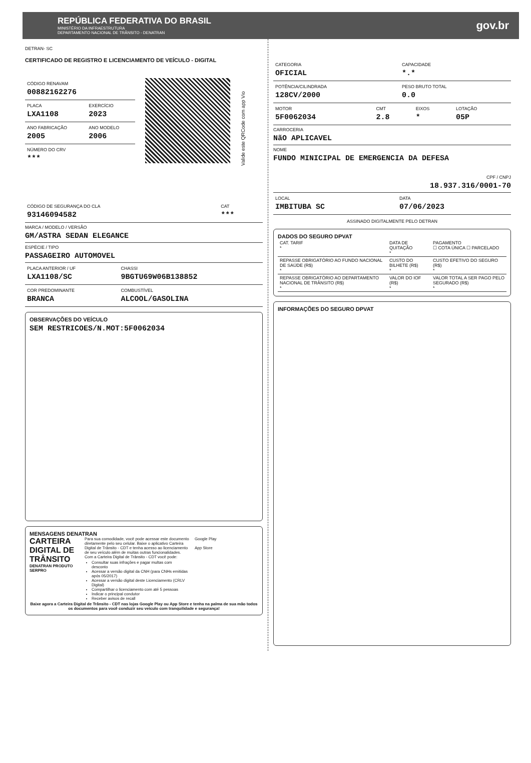REPÚBLICA FEDERATIVA DO BRASIL
MINISTÉRIO DA INFRAESTRUTURA
DEPARTAMENTO NACIONAL DE TRÂNSITO - DENATRAN
gov.br
DETRAN- SC
CERTIFICADO DE REGISTRO E LICENCIAMENTO DE VEÍCULO - DIGITAL
| CÓDIGO RENAVAM 00882162276 | |
| PLACA LXA1108 | EXERCÍCIO 2023 |
| ANO FABRICAÇÃO 2005 | ANO MODELO 2006 |
| NÚMERO DO CRV *** | |
Valide este QRCode com app Vio
| CÓDIGO DE SEGURANÇA DO CLA 93146094582 | CAT *** |
MARCA / MODELO / VERSÃO
GM/ASTRA SEDAN ELEGANCE
ESPÉCIE / TIPO
PASSAGEIRO AUTOMOVEL
| PLACA ANTERIOR / UF LXA1108/SC | CHASSI 9BGTU69W06B138852 |
| COR PREDOMINANTE BRANCA | COMBUSTÍVEL ALCOOL/GASOLINA |
OBSERVAÇÕES DO VEÍCULO
SEM RESTRICOES/N.MOT:5F0062034
MENSAGENS DENATRAN
CARTEIRA DIGITAL DE TRÂNSITO
DENATRAN PRODUTO SERPRO
Para sua comodidade, você pode acessar este documento diretamente pelo seu celular. Baixe o aplicativo Carteira Digital de Trânsito - CDT e tenha acesso ao licenciamento de seu veículo além de muitas outras funcionalidades.
Com a Carteira Digital de Trânsito - CDT você pode:
Consultar suas infrações e pagar multas com desconto
Acessar a versão digital da CNH (para CNHs emitidas após 05/2017)
Acessar a versão digital deste Licenciamento (CRLV Digital)
Compartilhar o licenciamento com até 5 pessoas
Indicar o principal condutor
Receber avisos de recall
Google Play
App Store
Baixe agora a Carteira Digital de Trânsito - CDT nas lojas Google Play ou App Store e tenha na palma de sua mão todos os documentos para você conduzir seu veículo com tranquilidade e segurança!
| CATEGORIA OFICIAL | CAPACIDADE *.* |
| POTÊNCIA/CILINDRADA 128CV/2000 | PESO BRUTO TOTAL 0.0 |
| MOTOR 5F0062034 | CMT 2.8 | EIXOS * | LOTAÇÃO 05P |
CARROCERIA
NãO APLICAVEL
NOME
FUNDO MINICIPAL DE EMERGENCIA DA DEFESA
CPF / CNPJ
18.937.316/0001-70
| LOCAL IMBITUBA SC | DATA 07/06/2023 |
ASSINADO DIGITALMENTE PELO DETRAN
DADOS DO SEGURO DPVAT
| CAT. TARIF * | DATA DE QUITAÇÃO * | PAGAMENTO ☐ COTA ÚNICA ☐ PARCELADO |
| REPASSE OBRIGATÓRIO AO FUNDO NACIONAL DE SAÚDE (R$) * | CUSTO DO BILHETE (R$) * | CUSTO EFETIVO DO SEGURO (R$) * |
| REPASSE OBRIGATÓRIO AO DEPARTAMENTO NACIONAL DE TRÂNSITO (R$) * | VALOR DO IOF (R$) * | VALOR TOTAL A SER PAGO PELO SEGURADO (R$) * |
INFORMAÇÕES DO SEGURO DPVAT